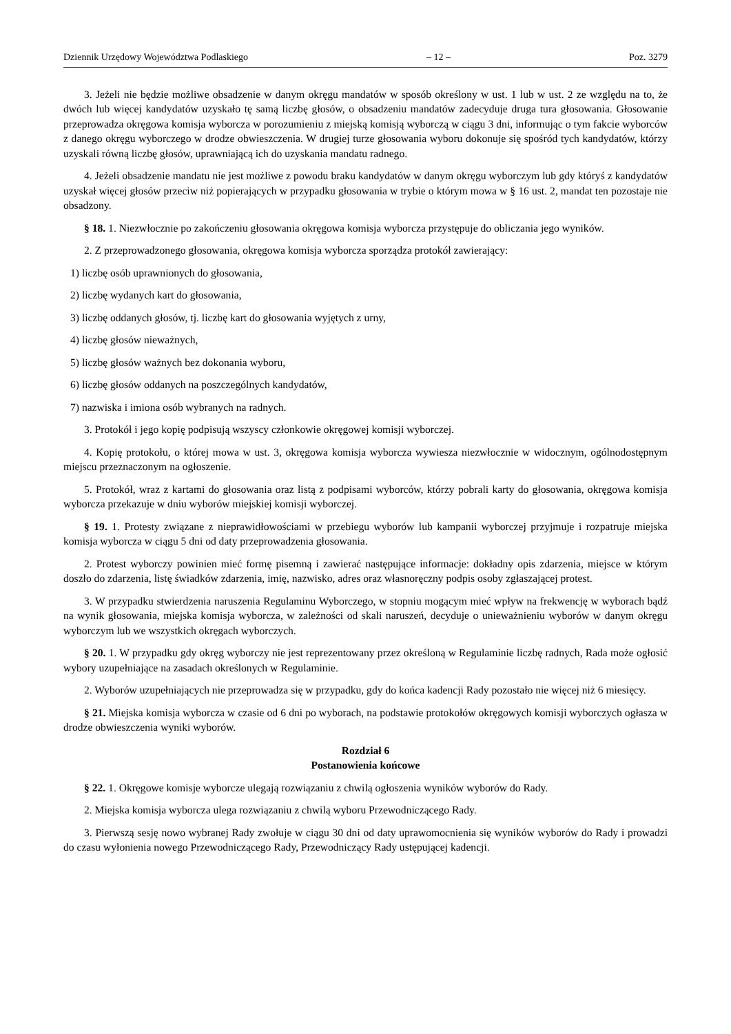Dziennik Urzędowy Województwa Podlaskiego – 12 – Poz. 3279
3. Jeżeli nie będzie możliwe obsadzenie w danym okręgu mandatów w sposób określony w ust. 1 lub w ust. 2 ze względu na to, że dwóch lub więcej kandydatów uzyskało tę samą liczbę głosów, o obsadzeniu mandatów zadecyduje druga tura głosowania. Głosowanie przeprowadza okręgowa komisja wyborcza w porozumieniu z miejską komisją wyborczą w ciągu 3 dni, informując o tym fakcie wyborców z danego okręgu wyborczego w drodze obwieszczenia. W drugiej turze głosowania wyboru dokonuje się spośród tych kandydatów, którzy uzyskali równą liczbę głosów, uprawniającą ich do uzyskania mandatu radnego.
4. Jeżeli obsadzenie mandatu nie jest możliwe z powodu braku kandydatów w danym okręgu wyborczym lub gdy któryś z kandydatów uzyskał więcej głosów przeciw niż popierających w przypadku głosowania w trybie o którym mowa w § 16 ust. 2, mandat ten pozostaje nie obsadzony.
§ 18. 1. Niezwłocznie po zakończeniu głosowania okręgowa komisja wyborcza przystępuje do obliczania jego wyników.
2. Z przeprowadzonego głosowania, okręgowa komisja wyborcza sporządza protokół zawierający:
1) liczbę osób uprawnionych do głosowania,
2) liczbę wydanych kart do głosowania,
3) liczbę oddanych głosów, tj. liczbę kart do głosowania wyjętych z urny,
4) liczbę głosów nieważnych,
5) liczbę głosów ważnych bez dokonania wyboru,
6) liczbę głosów oddanych na poszczególnych kandydatów,
7) nazwiska i imiona osób wybranych na radnych.
3. Protokół i jego kopię podpisują wszyscy członkowie okręgowej komisji wyborczej.
4. Kopię protokołu, o której mowa w ust. 3, okręgowa komisja wyborcza wywiesza niezwłocznie w widocznym, ogólnodostępnym miejscu przeznaczonym na ogłoszenie.
5. Protokół, wraz z kartami do głosowania oraz listą z podpisami wyborców, którzy pobrali karty do głosowania, okręgowa komisja wyborcza przekazuje w dniu wyborów miejskiej komisji wyborczej.
§ 19. 1. Protesty związane z nieprawidłowościami w przebiegu wyborów lub kampanii wyborczej przyjmuje i rozpatruje miejska komisja wyborcza w ciągu 5 dni od daty przeprowadzenia głosowania.
2. Protest wyborczy powinien mieć formę pisemną i zawierać następujące informacje: dokładny opis zdarzenia, miejsce w którym doszło do zdarzenia, listę świadków zdarzenia, imię, nazwisko, adres oraz własnoręczny podpis osoby zgłaszającej protest.
3. W przypadku stwierdzenia naruszenia Regulaminu Wyborczego, w stopniu mogącym mieć wpływ na frekwencję w wyborach bądź na wynik głosowania, miejska komisja wyborcza, w zależności od skali naruszeń, decyduje o unieważnieniu wyborów w danym okręgu wyborczym lub we wszystkich okręgach wyborczych.
§ 20. 1. W przypadku gdy okręg wyborczy nie jest reprezentowany przez określoną w Regulaminie liczbę radnych, Rada może ogłosić wybory uzupełniające na zasadach określonych w Regulaminie.
2. Wyborów uzupełniających nie przeprowadza się w przypadku, gdy do końca kadencji Rady pozostało nie więcej niż 6 miesięcy.
§ 21. Miejska komisja wyborcza w czasie od 6 dni po wyborach, na podstawie protokołów okręgowych komisji wyborczych ogłasza w drodze obwieszczenia wyniki wyborów.
Rozdział 6
Postanowienia końcowe
§ 22. 1. Okręgowe komisje wyborcze ulegają rozwiązaniu z chwilą ogłoszenia wyników wyborów do Rady.
2. Miejska komisja wyborcza ulega rozwiązaniu z chwilą wyboru Przewodniczącego Rady.
3. Pierwszą sesję nowo wybranej Rady zwołuje w ciągu 30 dni od daty uprawomocnienia się wyników wyborów do Rady i prowadzi do czasu wyłonienia nowego Przewodniczącego Rady, Przewodniczący Rady ustępującej kadencji.